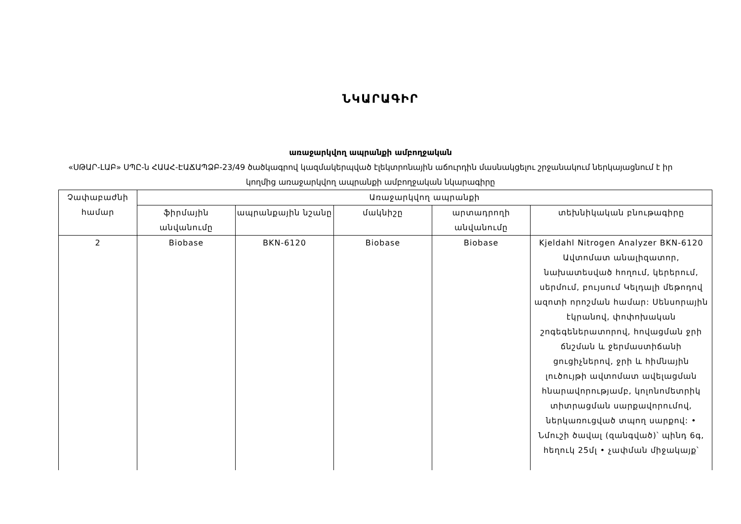ՆԿԱՐԱԳԻՐ
առաջարկվող ապրանքի ամբողջական
«ՍԹԱՐ-ԼԱԲ» ՍՊԸ-ն ՀԱԱՀ-ԷԱՃԱՊՁԲ-23/49 ծածկագրով կազմակերպված էլեկտրոնային աճուրդին մասնակցելու շրջանակում ներկայացնում է իր կողմից առաջարկվող ապրանքի ամբողջական նկարագիրը
| Չափաբաժնի համար | Առաջարկվող ապրանքի | | | | |
| --- | --- | --- | --- | --- | --- |
| | ֆիրմային անվանումը | ապրանքային նշանը | մակնիշը | արտադրողի անվանումը | տեխնիկական բնութագիրը |
| 2 | Biobase | BKN-6120 | Biobase | Biobase | Kjeldahl Nitrogen Analyzer BKN-6120 Ավտոմատ անալիզատոր, նախատեսված հողում, կերերում, սերմում, բույսում Կելդալի մեթոդով ազոտի որոշման համար: Սենսորային էկրանով, փոփոխական շոգեգեներատորով, հովացման ջրի ճնշման և ջերմաստիճանի ցուցիչներով, ջրի և հիմնային լուծույթի ավտոմատ ավելացման հնարավորությամբ, կոլոնոմետրիկ տիտրացման սարքավորումով, ներկառուցված տպող սարքով: • Նմուշի ծավալ (զանգված)՝ պինդ 6գ, հեղուկ 25մլ • չափման միջակայք՝ |